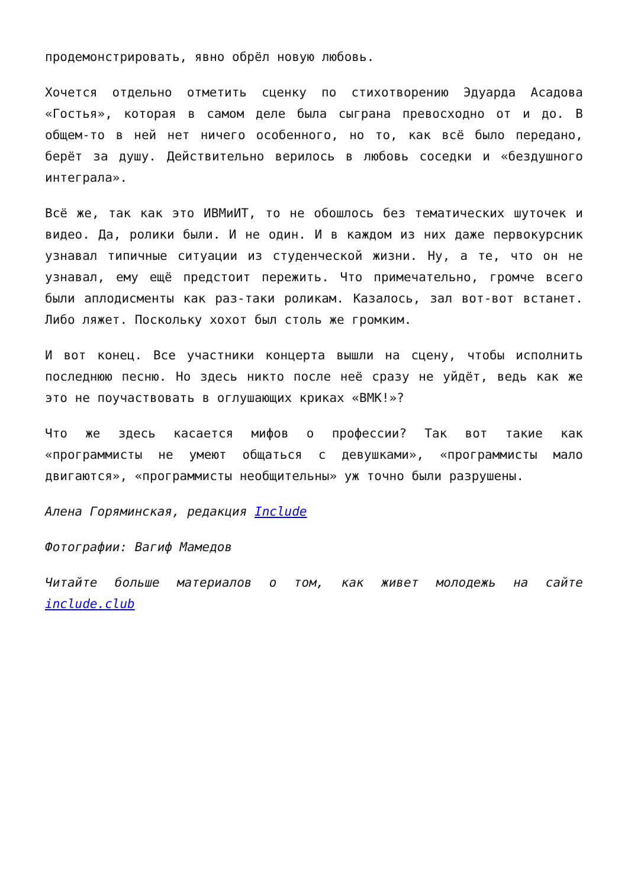продемонстрировать, явно обрёл новую любовь.
Хочется отдельно отметить сценку по стихотворению Эдуарда Асадова «Гостья», которая в самом деле была сыграна превосходно от и до. В общем-то в ней нет ничего особенного, но то, как всё было передано, берёт за душу. Действительно верилось в любовь соседки и «бездушного интеграла».
Всё же, так как это ИВМиИТ, то не обошлось без тематических шуточек и видео. Да, ролики были. И не один. И в каждом из них даже первокурсник узнавал типичные ситуации из студенческой жизни. Ну, а те, что он не узнавал, ему ещё предстоит пережить. Что примечательно, громче всего были аплодисменты как раз-таки роликам. Казалось, зал вот-вот встанет. Либо ляжет. Поскольку хохот был столь же громким.
И вот конец. Все участники концерта вышли на сцену, чтобы исполнить последнюю песню. Но здесь никто после неё сразу не уйдёт, ведь как же это не поучаствовать в оглушающих криках «ВМК!»?
Что же здесь касается мифов о профессии? Так вот такие как «программисты не умеют общаться с девушками», «программисты мало двигаются», «программисты необщительны» уж точно были разрушены.
Алена Горяминская, редакция Include
Фотографии: Вагиф Мамедов
Читайте больше материалов о том, как живет молодежь на сайте include.club